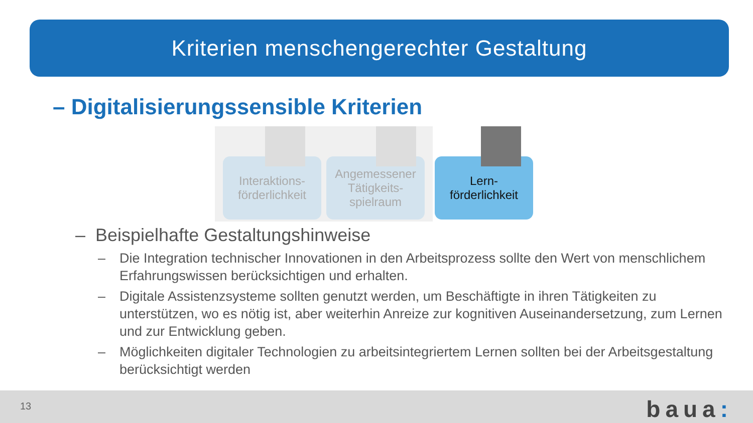Kriterien menschengerechter Gestaltung
– Digitalisierungssensible Kriterien
Interaktions-
förderlichkeit
Angemessener
Tätigkeits-
spielraum
Lern-
förderlichkeit
– Beispielhafte Gestaltungshinweise
– Die Integration technischer Innovationen in den Arbeitsprozess sollte den Wert von menschlichem Erfahrungswissen berücksichtigen und erhalten.
– Digitale Assistenzsysteme sollten genutzt werden, um Beschäftigte in ihren Tätigkeiten zu unterstützen, wo es nötig ist, aber weiterhin Anreize zur kognitiven Auseinandersetzung, zum Lernen und zur Entwicklung geben.
– Möglichkeiten digitaler Technologien zu arbeitsintegriertem Lernen sollten bei der Arbeitsgestaltung berücksichtigt werden
13 baua: